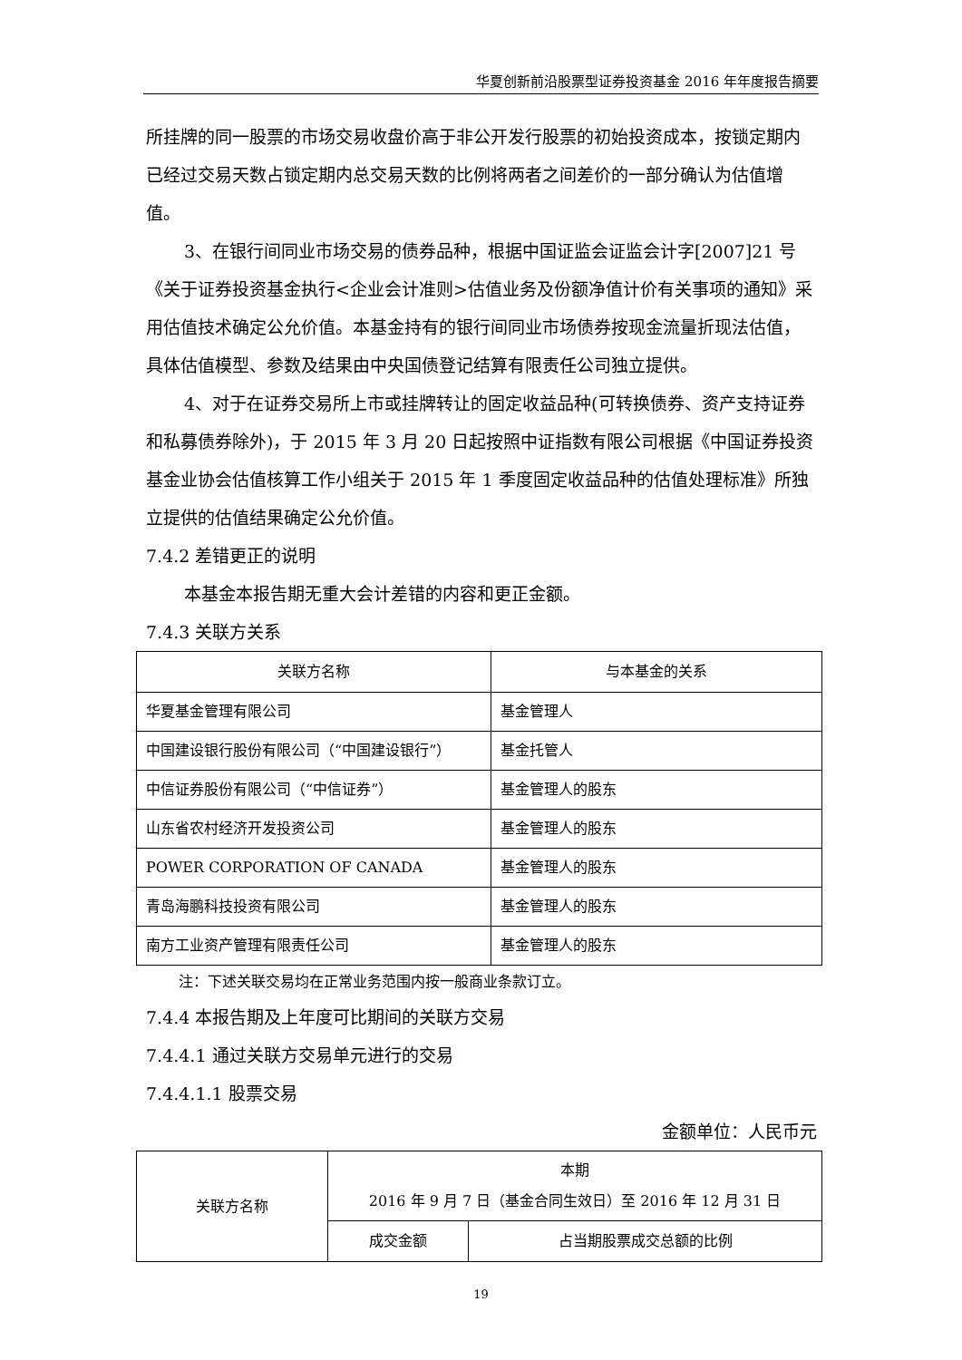华夏创新前沿股票型证券投资基金 2016 年年度报告摘要
所挂牌的同一股票的市场交易收盘价高于非公开发行股票的初始投资成本，按锁定期内已经过交易天数占锁定期内总交易天数的比例将两者之间差价的一部分确认为估值增值。
3、在银行间同业市场交易的债券品种，根据中国证监会证监会计字[2007]21 号《关于证券投资基金执行<企业会计准则>估值业务及份额净值计价有关事项的通知》采用估值技术确定公允价值。本基金持有的银行间同业市场债券按现金流量折现法估值，具体估值模型、参数及结果由中央国债登记结算有限责任公司独立提供。
4、对于在证券交易所上市或挂牌转让的固定收益品种(可转换债券、资产支持证券和私募债券除外)，于 2015 年 3 月 20 日起按照中证指数有限公司根据《中国证券投资基金业协会估值核算工作小组关于 2015 年 1 季度固定收益品种的估值处理标准》所独立提供的估值结果确定公允价值。
7.4.2 差错更正的说明
本基金本报告期无重大会计差错的内容和更正金额。
7.4.3 关联方关系
| 关联方名称 | 与本基金的关系 |
| 华夏基金管理有限公司 | 基金管理人 |
| 中国建设银行股份有限公司（“中国建设银行”） | 基金托管人 |
| 中信证券股份有限公司（“中信证券”） | 基金管理人的股东 |
| 山东省农村经济开发投资公司 | 基金管理人的股东 |
| POWER CORPORATION OF CANADA | 基金管理人的股东 |
| 青岛海鹏科技投资有限公司 | 基金管理人的股东 |
| 南方工业资产管理有限责任公司 | 基金管理人的股东 |
注：下述关联交易均在正常业务范围内按一般商业条款订立。
7.4.4 本报告期及上年度可比期间的关联方交易
7.4.4.1 通过关联方交易单元进行的交易
7.4.4.1.1 股票交易
金额单位：人民币元
| 关联方名称 | 本期 2016 年 9 月 7 日（基金合同生效日）至 2016 年 12 月 31 日 | |
| | 成交金额 | 占当期股票成交总额的比例 |
19